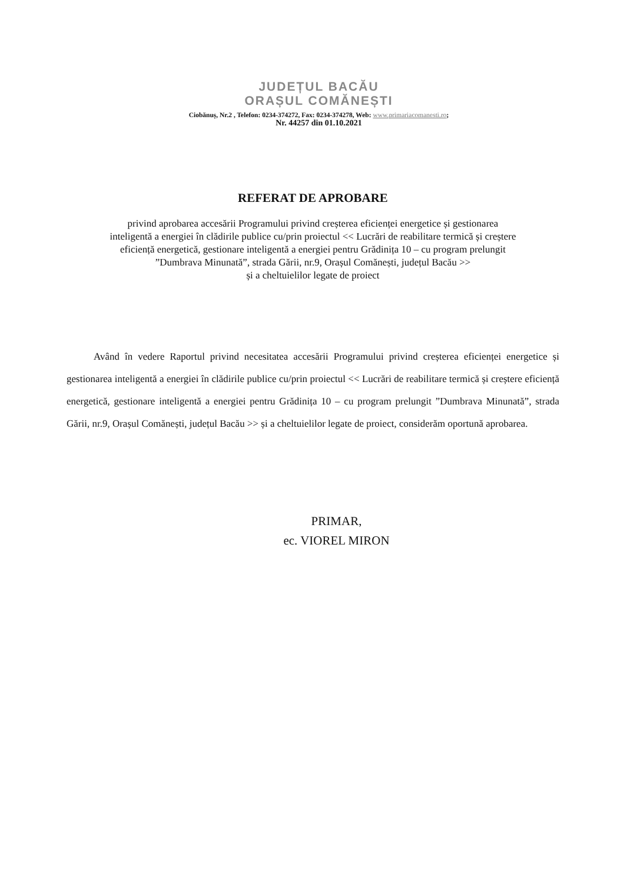JUDEȚUL BACĂU
ORAȘUL COMĂNEȘTI
Ciobănuș, Nr.2 , Telefon: 0234-374272, Fax: 0234-374278, Web: www.primariacomanesti.ro;
Nr. 44257 din 01.10.2021
REFERAT DE APROBARE
privind aprobarea accesării Programului privind creșterea eficienței energetice și gestionarea
inteligentă a energiei în clădirile publice cu/prin proiectul << Lucrări de reabilitare termică și creștere
eficiență energetică, gestionare inteligentă a energiei pentru Grădinița 10 – cu program prelungit
”Dumbrava Minunată”, strada Gării, nr.9, Orașul Comănești, județul Bacău >>
și a cheltuielilor legate de proiect
Având în vedere Raportul privind necesitatea accesării Programului privind creșterea eficienței energetice și gestionarea inteligentă a energiei în clădirile publice cu/prin proiectul << Lucrări de reabilitare termică și creștere eficiență energetică, gestionare inteligentă a energiei pentru Grădinița 10 – cu program prelungit ”Dumbrava Minunată”, strada Gării, nr.9, Orașul Comănești, județul Bacău >> și a cheltuielilor legate de proiect, considerăm oportună aprobarea.
PRIMAR,
ec. VIOREL MIRON